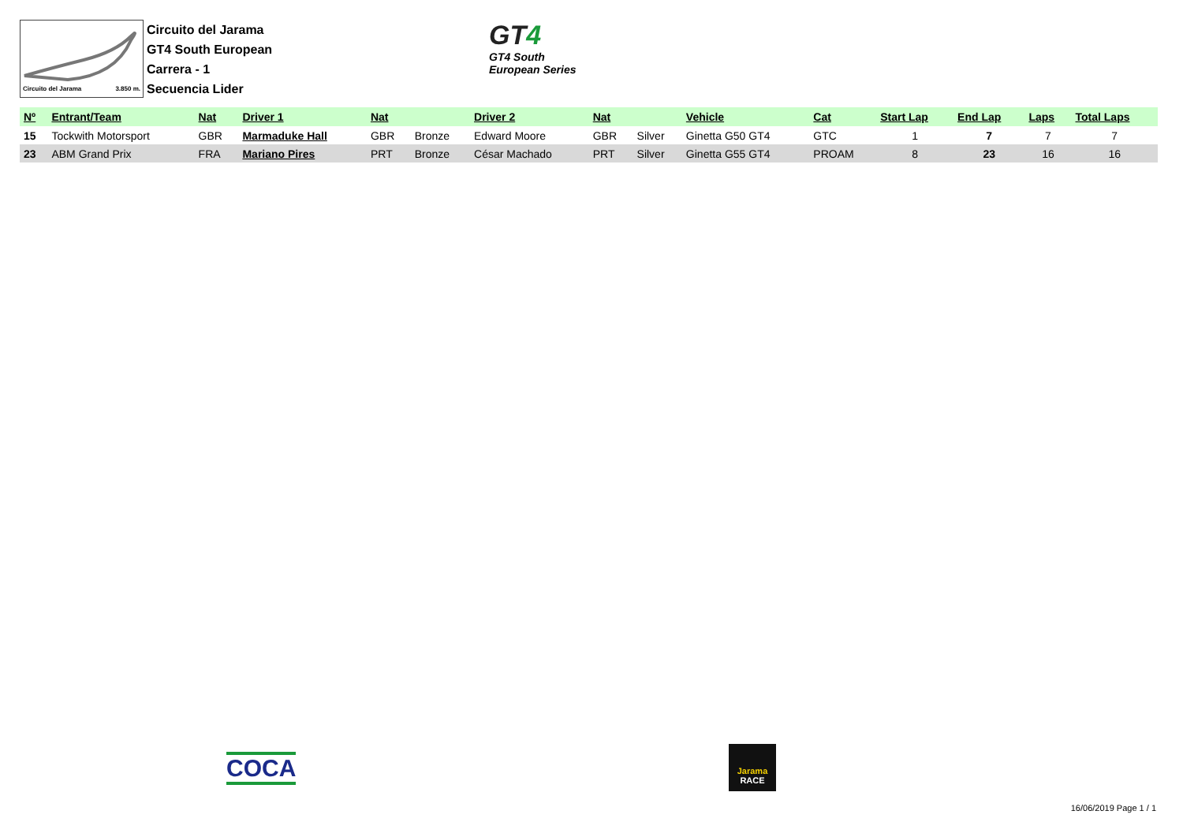Circuito del Jarama 3.850 m.
Circuito del Jarama
GT4 South European
Carrera - 1
Secuencia Lider
GT4
GT4 South
European Series
| Nº | Entrant/Team | Nat | Driver 1 | Nat | | Driver 2 | Nat | | Vehicle | Cat | Start Lap | End Lap | Laps | Total Laps |
| --- | --- | --- | --- | --- | --- | --- | --- | --- | --- | --- | --- | --- | --- | --- |
| 15 | Tockwith Motorsport | GBR | Marmaduke Hall | GBR | Bronze | Edward Moore | GBR | Silver | Ginetta G50 GT4 | GTC | 1 | 7 | 7 | 7 |
| 23 | ABM Grand Prix | FRA | Mariano Pires | PRT | Bronze | César Machado | PRT | Silver | Ginetta G55 GT4 | PROAM | 8 | 23 | 16 | 16 |
COCA
Jarama
RACE
16/06/2019 Page 1 / 1